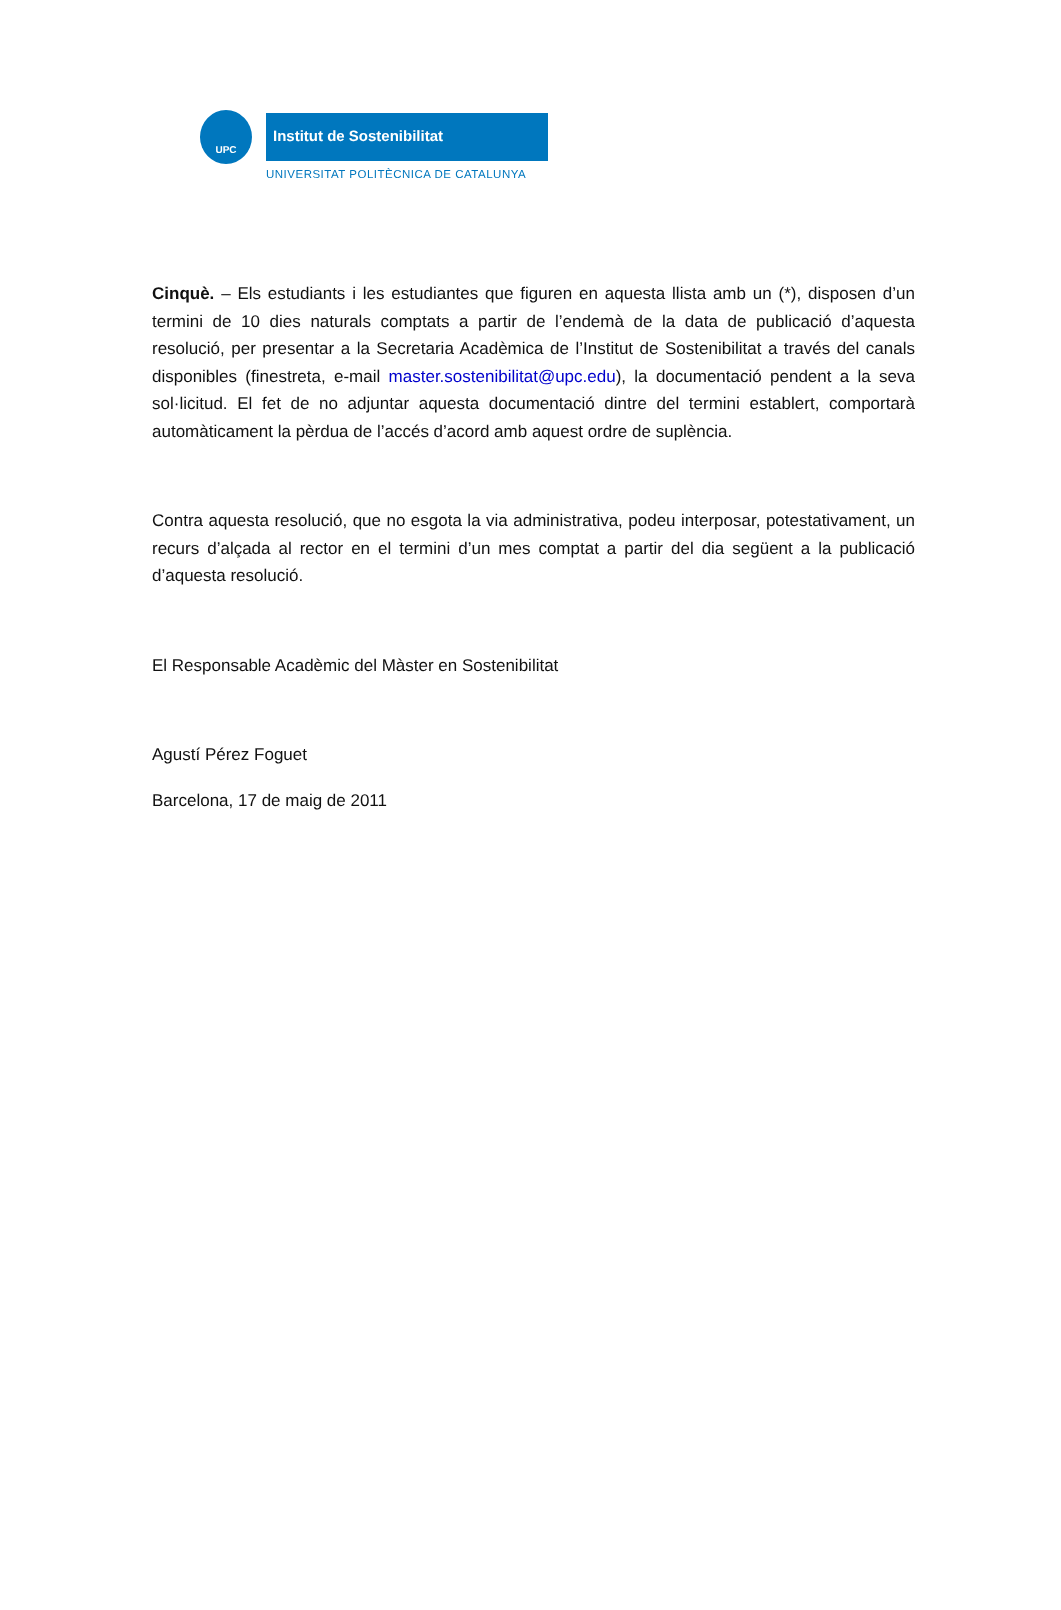UPC Institut de Sostenibilitat
UNIVERSITAT POLITÈCNICA DE CATALUNYA
Cinquè. – Els estudiants i les estudiantes que figuren en aquesta llista amb un (*), disposen d’un termini de 10 dies naturals comptats a partir de l’endemà de la data de publicació d’aquesta resolució, per presentar a la Secretaria Acadèmica de l’Institut de Sostenibilitat a través del canals disponibles (finestreta, e-mail master.sostenibilitat@upc.edu), la documentació pendent a la seva sol·licitud. El fet de no adjuntar aquesta documentació dintre del termini establert, comportarà automàticament la pèrdua de l’accés d’acord amb aquest ordre de suplència.
Contra aquesta resolució, que no esgota la via administrativa, podeu interposar, potestativament, un recurs d’alçada al rector en el termini d’un mes comptat a partir del dia següent a la publicació d’aquesta resolució.
El Responsable Acadèmic del Màster en Sostenibilitat
Agustí Pérez Foguet
Barcelona, 17 de maig de 2011